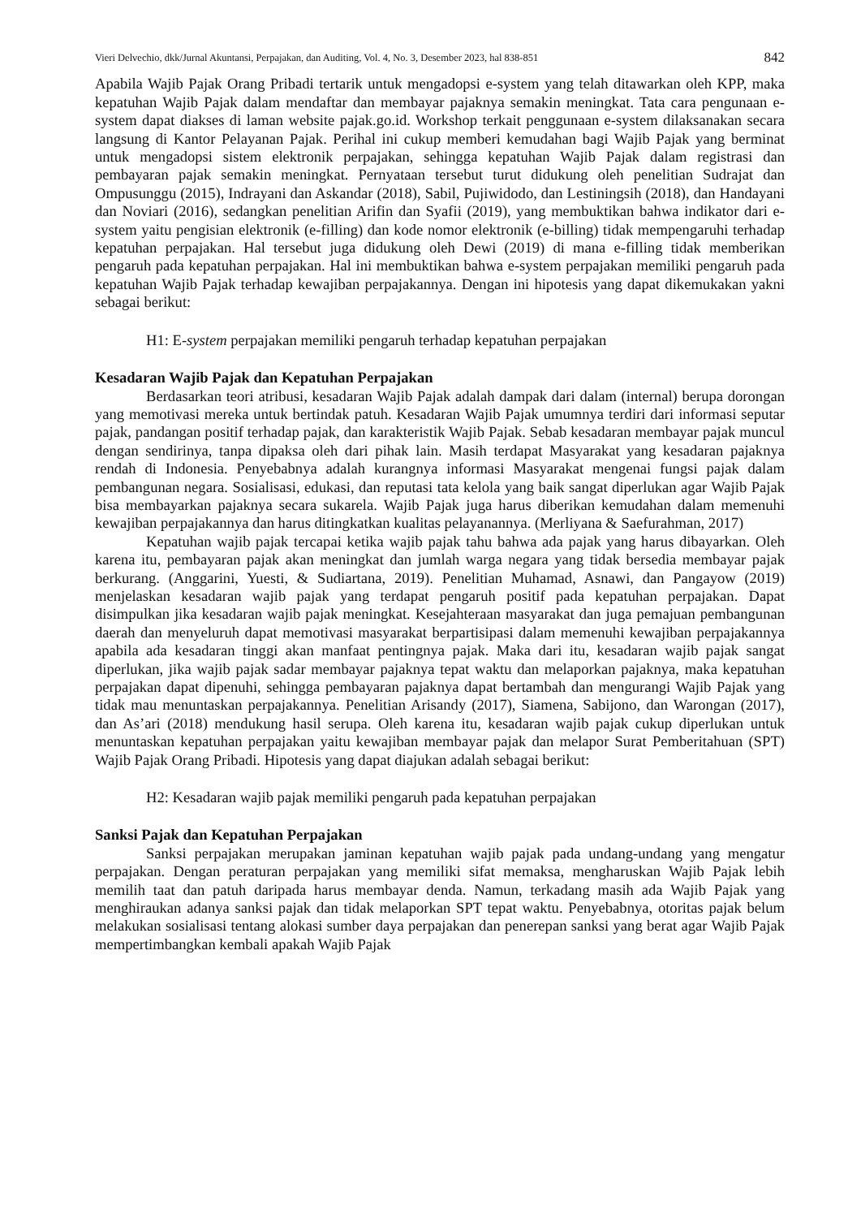Vieri Delvechio, dkk/Jurnal Akuntansi, Perpajakan, dan Auditing, Vol. 4, No. 3, Desember 2023, hal 838-851 842
Apabila Wajib Pajak Orang Pribadi tertarik untuk mengadopsi e-system yang telah ditawarkan oleh KPP, maka kepatuhan Wajib Pajak dalam mendaftar dan membayar pajaknya semakin meningkat. Tata cara pengunaan e-system dapat diakses di laman website pajak.go.id. Workshop terkait penggunaan e-system dilaksanakan secara langsung di Kantor Pelayanan Pajak. Perihal ini cukup memberi kemudahan bagi Wajib Pajak yang berminat untuk mengadopsi sistem elektronik perpajakan, sehingga kepatuhan Wajib Pajak dalam registrasi dan pembayaran pajak semakin meningkat. Pernyataan tersebut turut didukung oleh penelitian Sudrajat dan Ompusunggu (2015), Indrayani dan Askandar (2018), Sabil, Pujiwidodo, dan Lestiningsih (2018), dan Handayani dan Noviari (2016), sedangkan penelitian Arifin dan Syafii (2019), yang membuktikan bahwa indikator dari e-system yaitu pengisian elektronik (e-filling) dan kode nomor elektronik (e-billing) tidak mempengaruhi terhadap kepatuhan perpajakan. Hal tersebut juga didukung oleh Dewi (2019) di mana e-filling tidak memberikan pengaruh pada kepatuhan perpajakan. Hal ini membuktikan bahwa e-system perpajakan memiliki pengaruh pada kepatuhan Wajib Pajak terhadap kewajiban perpajakannya. Dengan ini hipotesis yang dapat dikemukakan yakni sebagai berikut:
H1: E-system perpajakan memiliki pengaruh terhadap kepatuhan perpajakan
Kesadaran Wajib Pajak dan Kepatuhan Perpajakan
Berdasarkan teori atribusi, kesadaran Wajib Pajak adalah dampak dari dalam (internal) berupa dorongan yang memotivasi mereka untuk bertindak patuh. Kesadaran Wajib Pajak umumnya terdiri dari informasi seputar pajak, pandangan positif terhadap pajak, dan karakteristik Wajib Pajak. Sebab kesadaran membayar pajak muncul dengan sendirinya, tanpa dipaksa oleh dari pihak lain. Masih terdapat Masyarakat yang kesadaran pajaknya rendah di Indonesia. Penyebabnya adalah kurangnya informasi Masyarakat mengenai fungsi pajak dalam pembangunan negara. Sosialisasi, edukasi, dan reputasi tata kelola yang baik sangat diperlukan agar Wajib Pajak bisa membayarkan pajaknya secara sukarela. Wajib Pajak juga harus diberikan kemudahan dalam memenuhi kewajiban perpajakannya dan harus ditingkatkan kualitas pelayanannya. (Merliyana & Saefurahman, 2017)
Kepatuhan wajib pajak tercapai ketika wajib pajak tahu bahwa ada pajak yang harus dibayarkan. Oleh karena itu, pembayaran pajak akan meningkat dan jumlah warga negara yang tidak bersedia membayar pajak berkurang. (Anggarini, Yuesti, & Sudiartana, 2019). Penelitian Muhamad, Asnawi, dan Pangayow (2019) menjelaskan kesadaran wajib pajak yang terdapat pengaruh positif pada kepatuhan perpajakan. Dapat disimpulkan jika kesadaran wajib pajak meningkat. Kesejahteraan masyarakat dan juga pemajuan pembangunan daerah dan menyeluruh dapat memotivasi masyarakat berpartisipasi dalam memenuhi kewajiban perpajakannya apabila ada kesadaran tinggi akan manfaat pentingnya pajak. Maka dari itu, kesadaran wajib pajak sangat diperlukan, jika wajib pajak sadar membayar pajaknya tepat waktu dan melaporkan pajaknya, maka kepatuhan perpajakan dapat dipenuhi, sehingga pembayaran pajaknya dapat bertambah dan mengurangi Wajib Pajak yang tidak mau menuntaskan perpajakannya. Penelitian Arisandy (2017), Siamena, Sabijono, dan Warongan (2017), dan As’ari (2018) mendukung hasil serupa. Oleh karena itu, kesadaran wajib pajak cukup diperlukan untuk menuntaskan kepatuhan perpajakan yaitu kewajiban membayar pajak dan melapor Surat Pemberitahuan (SPT) Wajib Pajak Orang Pribadi. Hipotesis yang dapat diajukan adalah sebagai berikut:
H2: Kesadaran wajib pajak memiliki pengaruh pada kepatuhan perpajakan
Sanksi Pajak dan Kepatuhan Perpajakan
Sanksi perpajakan merupakan jaminan kepatuhan wajib pajak pada undang-undang yang mengatur perpajakan. Dengan peraturan perpajakan yang memiliki sifat memaksa, mengharuskan Wajib Pajak lebih memilih taat dan patuh daripada harus membayar denda. Namun, terkadang masih ada Wajib Pajak yang menghiraukan adanya sanksi pajak dan tidak melaporkan SPT tepat waktu. Penyebabnya, otoritas pajak belum melakukan sosialisasi tentang alokasi sumber daya perpajakan dan penerepan sanksi yang berat agar Wajib Pajak mempertimbangkan kembali apakah Wajib Pajak